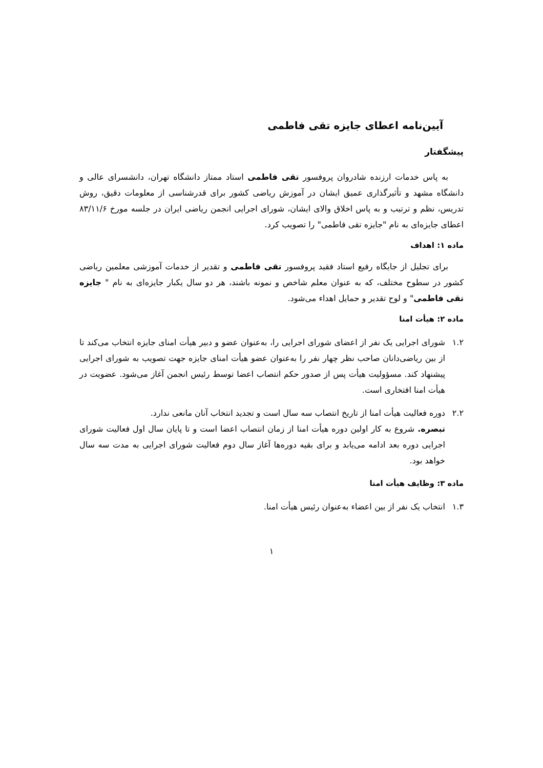آیین‌نامه اعطای جایزه تقی فاطمی
پیشگفتار
به پاس خدمات ارزنده شادروان پروفسور تقی فاطمی استاد ممتاز دانشگاه تهران، دانشسرای عالی و دانشگاه مشهد و تأثیرگذاری عمیق ایشان در آموزش ریاضی کشور برای قدرشناسی از معلومات دقیق، روش تدریس، نظم و ترتیب و به پاس اخلاق والای ایشان، شورای اجرایی انجمن ریاضی ایران در جلسه مورخ ۸۳/۱۱/۶ اعطای جایزه‌ای به نام "جایزه تقی فاطمی" را تصویب کرد.
ماده ۱: اهداف
برای تجلیل از جایگاه رفیع استاد فقید پروفسور تقی فاطمی و تقدیر از خدمات آموزشی معلمین ریاضی کشور در سطوح مختلف، که به عنوان معلم شاخص و نمونه باشند، هر دو سال یکبار جایزه‌ای به نام " جایزه تقی فاطمی" و لوح تقدیر و حمایل اهداء می‌شود.
ماده ۲: هیأت امنا
۱.۲ شورای اجرایی یک نفر از اعضای شورای اجرایی را، به‌عنوان عضو و دبیر هیأت امنای جایزه انتخاب می‌کند تا از بین ریاضی‌دانان صاحب نظر چهار نفر را به‌عنوان عضو هیأت امنای جایزه جهت تصویب به شورای اجرایی پیشنهاد کند. مسؤولیت هیأت پس از صدور حکم انتصاب اعضا توسط رئیس انجمن آغاز می‌شود. عضویت در هیأت امنا افتخاری است.
۲.۲ دوره فعالیت هیأت امنا از تاریخ انتصاب سه سال است و تجدید انتخاب آنان مانعی ندارد.
تبصره. شروع به کار اولین دوره هیأت امنا از زمان انتصاب اعضا است و تا پایان سال اول فعالیت شورای اجرایی دوره بعد ادامه می‌یابد و برای بقیه دوره‌ها آغاز سال دوم فعالیت شورای اجرایی به مدت سه سال خواهد بود.
ماده ۳: وظایف هیأت امنا
۱.۳ انتخاب یک نفر از بین اعضاء به‌عنوان رئیس هیأت امنا.
۱